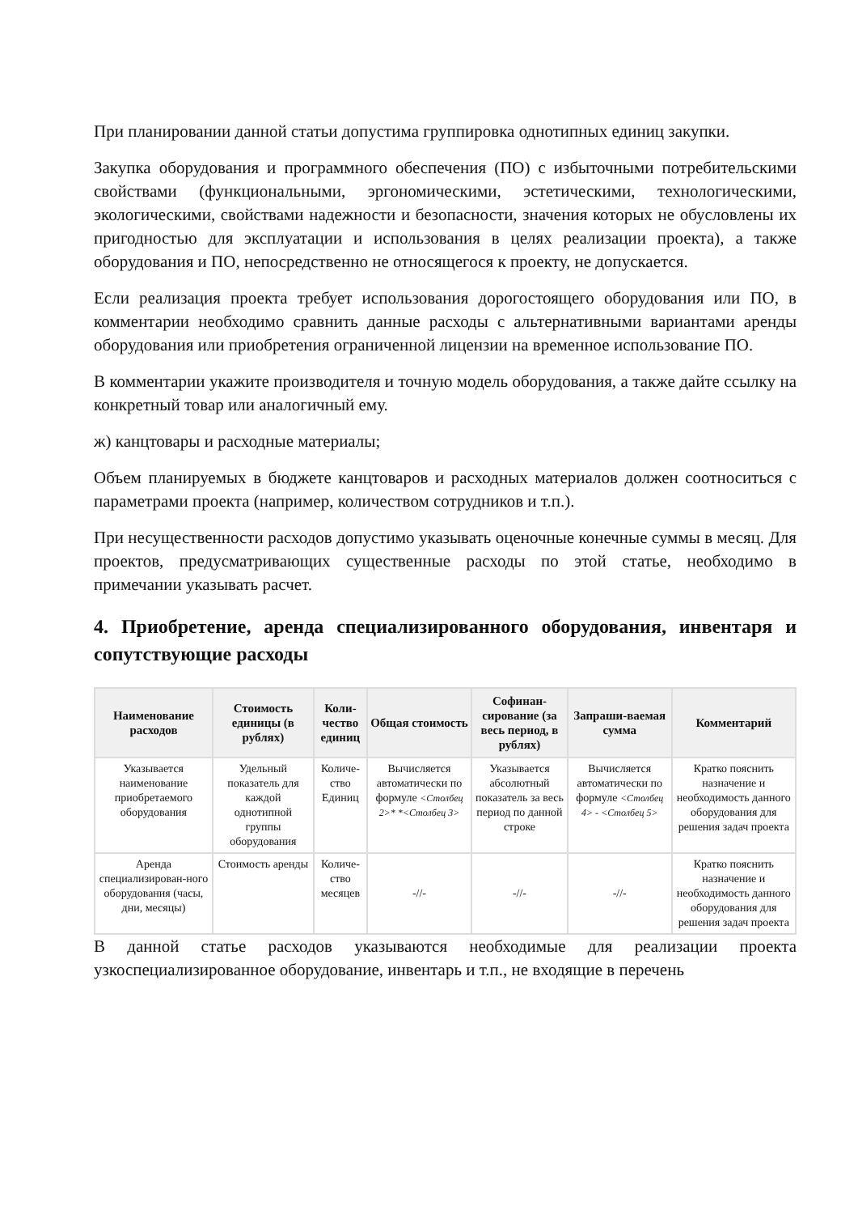При планировании данной статьи допустима группировка однотипных единиц закупки.
Закупка оборудования и программного обеспечения (ПО) с избыточными потребительскими свойствами (функциональными, эргономическими, эстетическими, технологическими, экологическими, свойствами надежности и безопасности, значения которых не обусловлены их пригодностью для эксплуатации и использования в целях реализации проекта), а также оборудования и ПО, непосредственно не относящегося к проекту, не допускается.
Если реализация проекта требует использования дорогостоящего оборудования или ПО, в комментарии необходимо сравнить данные расходы с альтернативными вариантами аренды оборудования или приобретения ограниченной лицензии на временное использование ПО.
В комментарии укажите производителя и точную модель оборудования, а также дайте ссылку на конкретный товар или аналогичный ему.
ж) канцтовары и расходные материалы;
Объем планируемых в бюджете канцтоваров и расходных материалов должен соотноситься с параметрами проекта (например, количеством сотрудников и т.п.).
При несущественности расходов допустимо указывать оценочные конечные суммы в месяц. Для проектов, предусматривающих существенные расходы по этой статье, необходимо в примечании указывать расчет.
4. Приобретение, аренда специализированного оборудования, инвентаря и сопутствующие расходы
| Наименование расходов | Стоимость единицы (в рублях) | Коли-чество единиц | Общая стоимость | Софинан-сирование (за весь период, в рублях) | Запраши-ваемая сумма | Комментарий |
| --- | --- | --- | --- | --- | --- | --- |
| Указывается наименование приобретаемого оборудования | Удельный показатель для каждой однотипной группы оборудования | Количе-ство Единиц | Вычисляется автоматически по формуле <Столбец 2>* *<Столбец 3> | Указывается абсолютный показатель за весь период по данной строке | Вычисляется автоматически по формуле <Столбец 4> - <Столбец 5> | Кратко пояснить назначение и необходимость данного оборудования для решения задач проекта |
| Аренда специализирован-ного оборудования (часы, дни, месяцы) | Стоимость аренды | Количе-ство месяцев | -//- | -//- | -//- | Кратко пояснить назначение и необходимость данного оборудования для решения задач проекта |
В данной статье расходов указываются необходимые для реализации проекта узкоспециализированное оборудование, инвентарь и т.п., не входящие в перечень